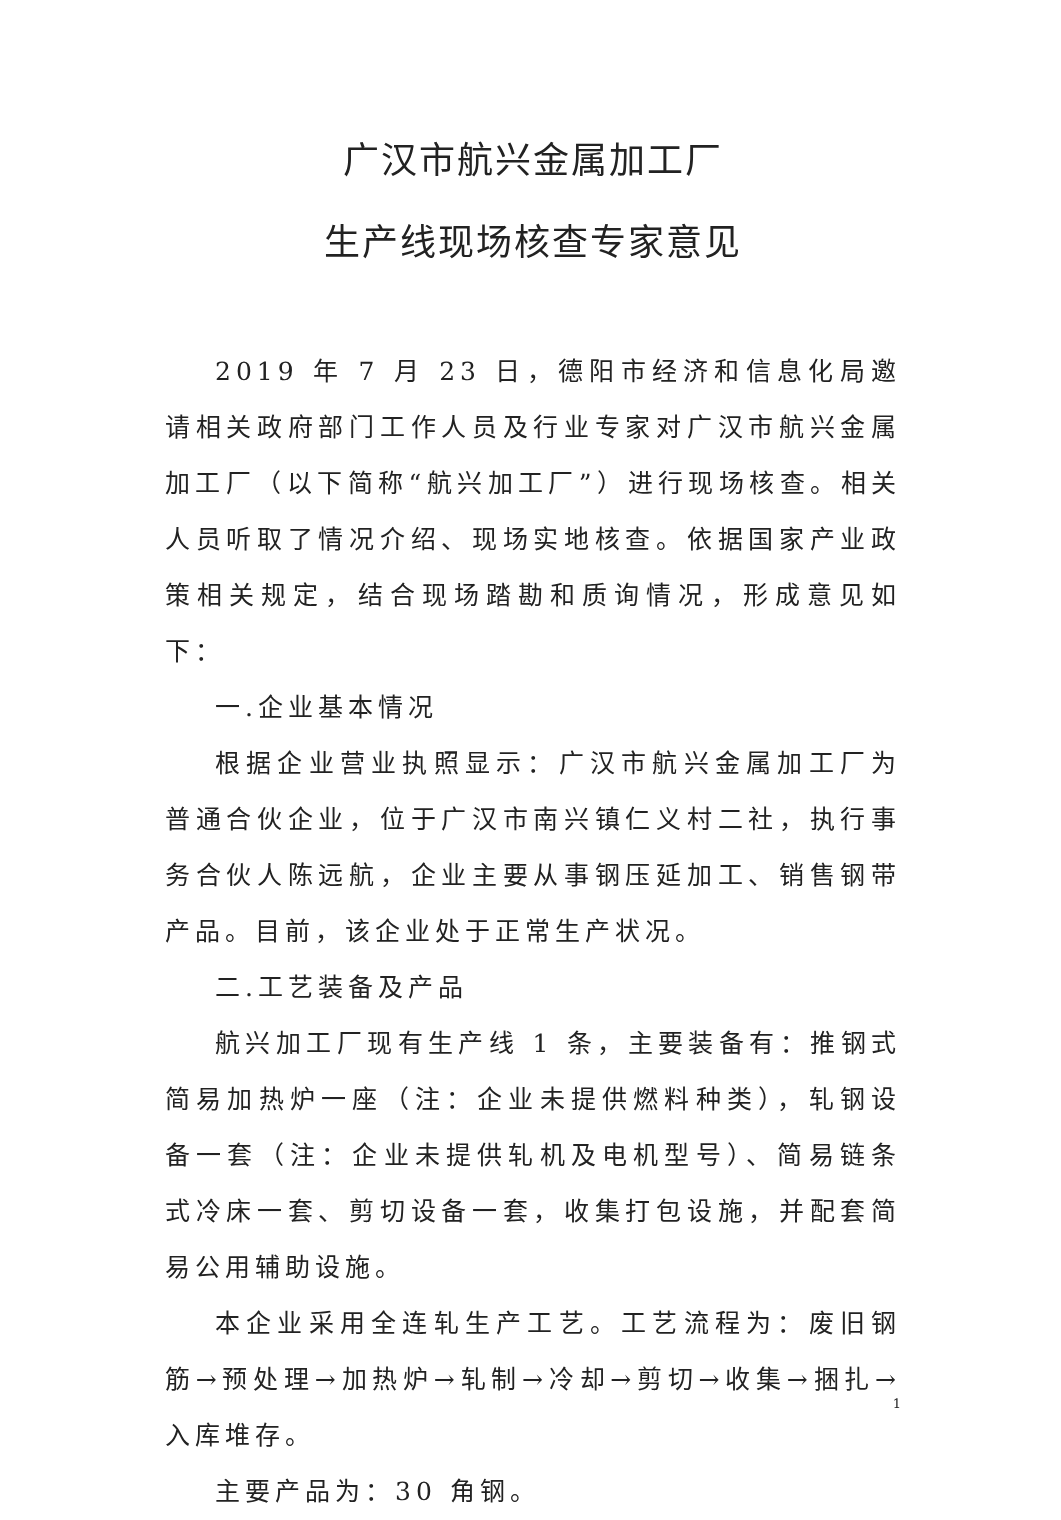广汉市航兴金属加工厂
生产线现场核查专家意见
2019 年 7 月 23 日，德阳市经济和信息化局邀请相关政府部门工作人员及行业专家对广汉市航兴金属加工厂（以下简称“航兴加工厂”）进行现场核查。相关人员听取了情况介绍、现场实地核查。依据国家产业政策相关规定，结合现场踏勘和质询情况，形成意见如下：
一.企业基本情况
根据企业营业执照显示：广汉市航兴金属加工厂为普通合伙企业，位于广汉市南兴镇仁义村二社，执行事务合伙人陈远航，企业主要从事钢压延加工、销售钢带产品。目前，该企业处于正常生产状况。
二.工艺装备及产品
航兴加工厂现有生产线 1 条，主要装备有：推钢式简易加热炉一座（注：企业未提供燃料种类），轧钢设备一套（注：企业未提供轧机及电机型号）、简易链条式冷床一套、剪切设备一套，收集打包设施，并配套简易公用辅助设施。
本企业采用全连轧生产工艺。工艺流程为：废旧钢筋→预处理→加热炉→轧制→冷却→剪切→收集→捆扎→入库堆存。
主要产品为：30 角钢。
1